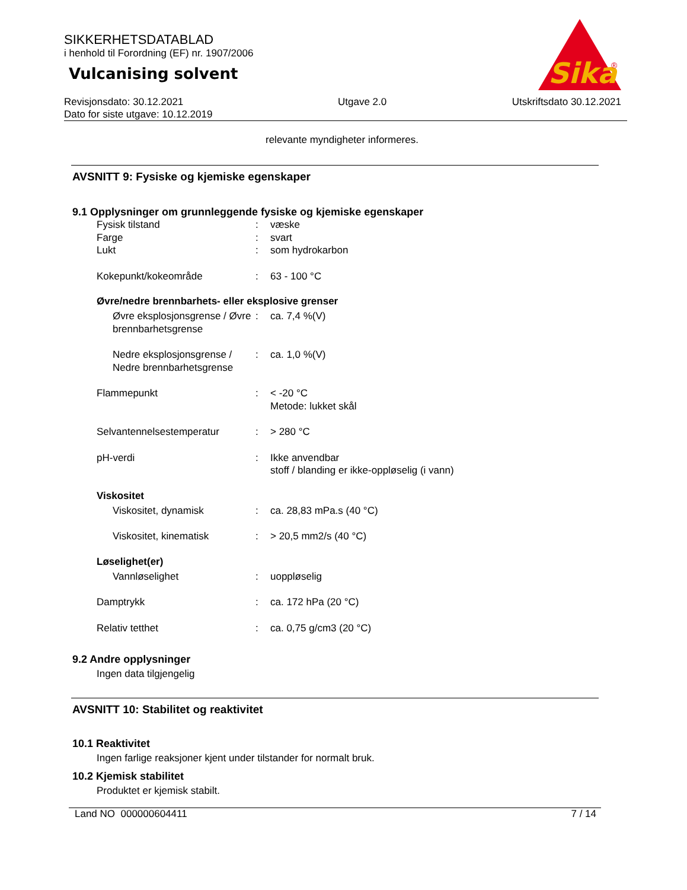SIKKERHETSDATABLAD
i henhold til Forordning (EF) nr. 1907/2006
Vulcanising solvent
Sika
®
Revisjonsdato: 30.12.2021
Dato for siste utgave: 10.12.2019
Utgave 2.0 Utskriftsdato 30.12.2021
relevante myndigheter informeres.
AVSNITT 9: Fysiske og kjemiske egenskaper
9.1 Opplysninger om grunnleggende fysiske og kjemiske egenskaper
Fysisk tilstand : væske
Farge : svart
Lukt : som hydrokarbon
Kokepunkt/kokeområde : 63 - 100 °C
Øvre/nedre brennbarhets- eller eksplosive grenser
Øvre eksplosjonsgrense / Øvre brennbarhetsgrense
: ca. 7,4 %(V)
Nedre eksplosjonsgrense / Nedre brennbarhetsgrense
: ca. 1,0 %(V)
Flammepunkt : < -20 °C
Metode: lukket skål
Selvantennelsestemperatur : > 280 °C
pH-verdi : Ikke anvendbar
stoff / blanding er ikke-oppløselig (i vann)
Viskositet
Viskositet, dynamisk : ca. 28,83 mPa.s (40 °C)
Viskositet, kinematisk : > 20,5 mm2/s (40 °C)
Løselighet(er)
Vannløselighet : uoppløselig
Damptrykk : ca. 172 hPa (20 °C)
Relativ tetthet : ca. 0,75 g/cm3 (20 °C)
9.2 Andre opplysninger
Ingen data tilgjengelig
AVSNITT 10: Stabilitet og reaktivitet
10.1 Reaktivitet
Ingen farlige reaksjoner kjent under tilstander for normalt bruk.
10.2 Kjemisk stabilitet
Produktet er kjemisk stabilt.
Land NO 000000604411 7 / 14